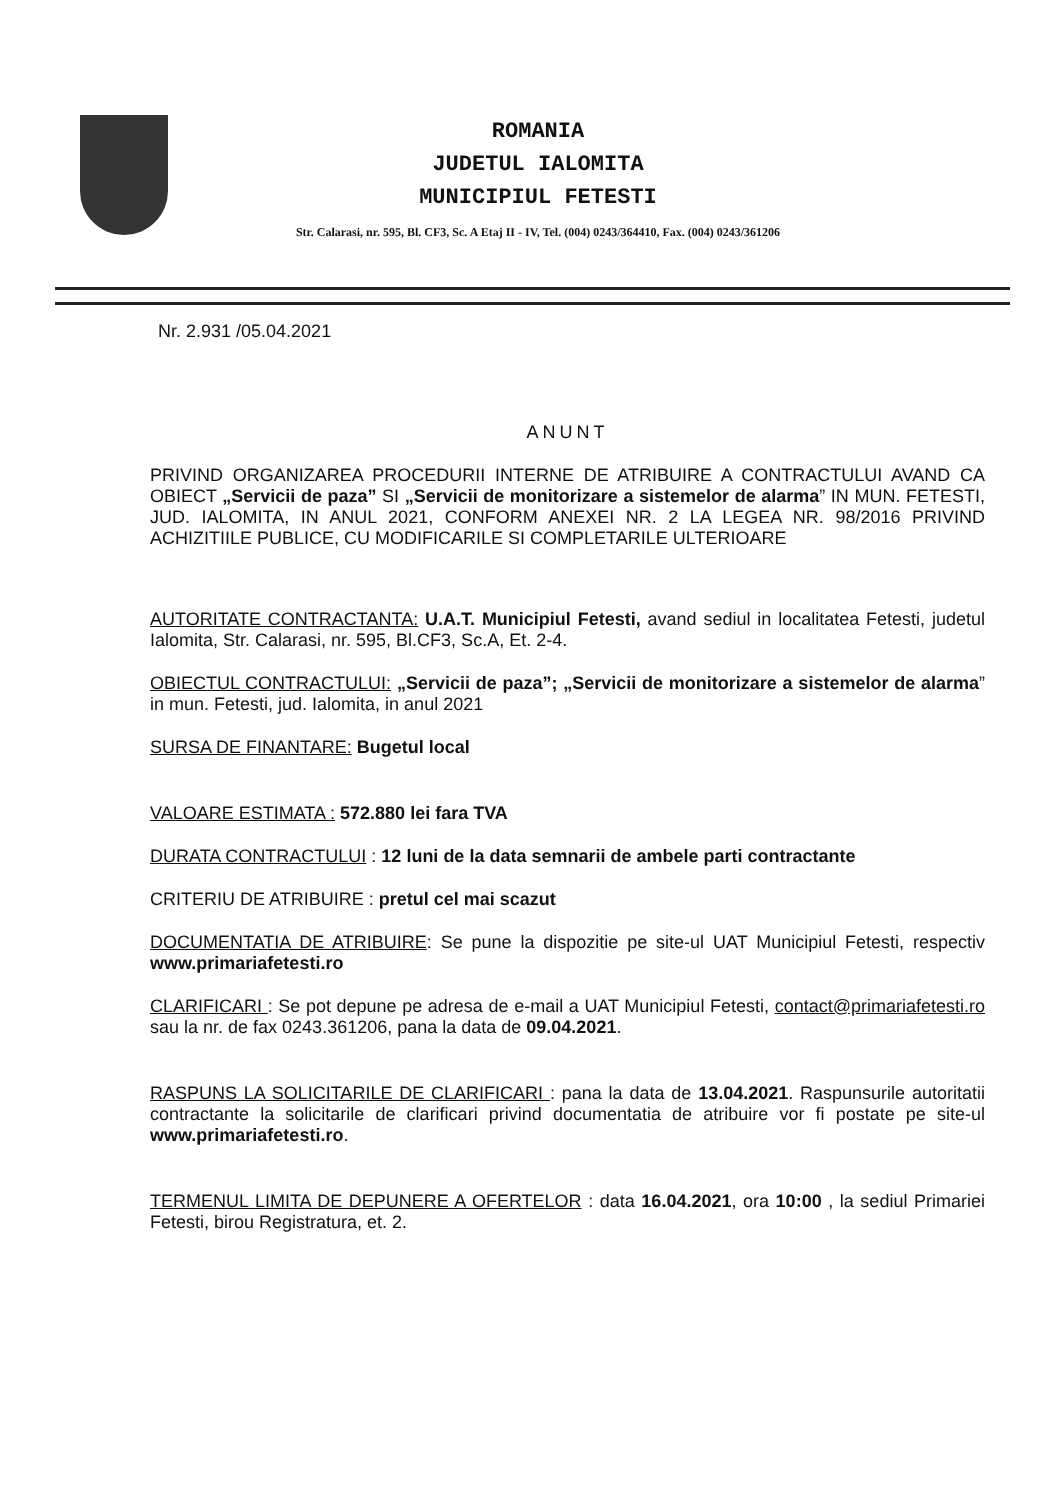ROMANIA
JUDETUL IALOMITA
MUNICIPIUL FETESTI
Str. Calarasi, nr. 595, Bl. CF3, Sc. A Etaj II - IV, Tel. (004) 0243/364410, Fax. (004) 0243/361206
Nr. 2.931 /05.04.2021
ANUNT
PRIVIND ORGANIZAREA PROCEDURII INTERNE DE ATRIBUIRE A CONTRACTULUI AVAND CA OBIECT „Servicii de paza” SI „Servicii de monitorizare a sistemelor de alarma” IN MUN. FETESTI, JUD. IALOMITA, IN ANUL 2021, CONFORM ANEXEI NR. 2 LA LEGEA NR. 98/2016 PRIVIND ACHIZITIILE PUBLICE, CU MODIFICARILE SI COMPLETARILE ULTERIOARE
AUTORITATE CONTRACTANTA: U.A.T. Municipiul Fetesti, avand sediul in localitatea Fetesti, judetul Ialomita, Str. Calarasi, nr. 595, Bl.CF3, Sc.A, Et. 2-4.
OBIECTUL CONTRACTULUI: „Servicii de paza”; „Servicii de monitorizare a sistemelor de alarma” in mun. Fetesti, jud. Ialomita, in anul 2021
SURSA DE FINANTARE: Bugetul local
VALOARE ESTIMATA : 572.880 lei fara TVA
DURATA CONTRACTULUI : 12 luni de la data semnarii de ambele parti contractante
CRITERIU DE ATRIBUIRE : pretul cel mai scazut
DOCUMENTATIA DE ATRIBUIRE: Se pune la dispozitie pe site-ul UAT Municipiul Fetesti, respectiv www.primariafetesti.ro
CLARIFICARI : Se pot depune pe adresa de e-mail a UAT Municipiul Fetesti, contact@primariafetesti.ro sau la nr. de fax 0243.361206, pana la data de 09.04.2021.
RASPUNS LA SOLICITARILE DE CLARIFICARI : pana la data de 13.04.2021. Raspunsurile autoritatii contractante la solicitarile de clarificari privind documentatia de atribuire vor fi postate pe site-ul www.primariafetesti.ro.
TERMENUL LIMITA DE DEPUNERE A OFERTELOR : data 16.04.2021, ora 10:00 , la sediul Primariei Fetesti, birou Registratura, et. 2.